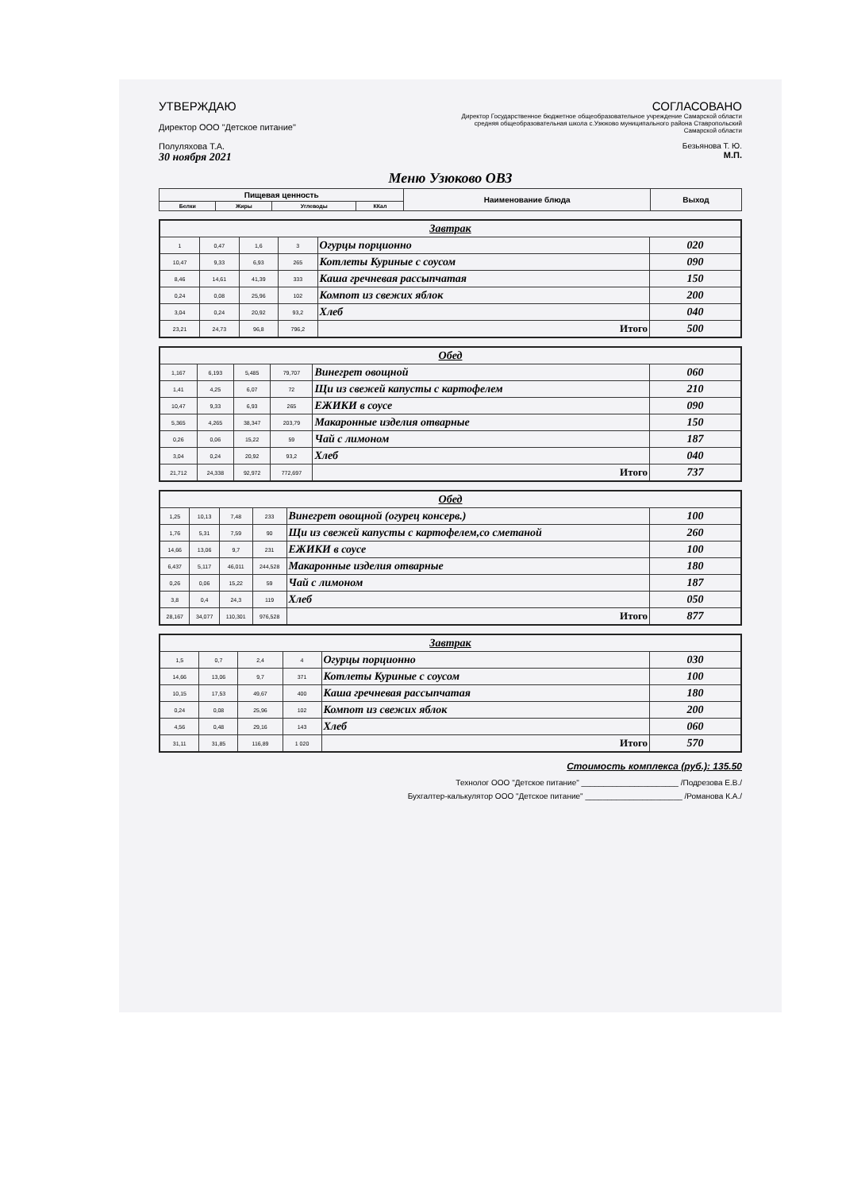УТВЕРЖДАЮ
Директор ООО "Детское питание"
Полуляхова Т.А.
30 ноября 2021
СОГЛАСОВАНО
Директор Государственное бюджетное общеобразовательное учреждение Самарской области средняя общеобразовательная школа с.Узюково муниципального района Ставропольский Самарской области
Безьянова Т. Ю.
М.П.
Меню Узюково ОВЗ
| Пищевая ценность | | | | Наименование блюда | Выход |
| --- | --- | --- | --- | --- | --- |
| Белки | Жиры | Углеводы | ККал | | |
| Завтрак | | | | | |
| 1 | 0,47 | 1,6 | 3 | Огурцы порционно | 020 |
| 10,47 | 9,33 | 6,93 | 265 | Котлеты Куриные с соусом | 090 |
| 8,46 | 14,61 | 41,39 | 333 | Каша гречневая рассыпчатая | 150 |
| 0,24 | 0,08 | 25,96 | 102 | Компот из свежих яблок | 200 |
| 3,04 | 0,24 | 20,92 | 93,2 | Хлеб | 040 |
| 23,21 | 24,73 | 96,8 | 796,2 | Итого | 500 |
| Обед | | | | | |
| 1,167 | 6,193 | 5,485 | 79,707 | Винегрет овощной | 060 |
| 1,41 | 4,25 | 6,07 | 72 | Щи из свежей капусты с картофелем | 210 |
| 10,47 | 9,33 | 6,93 | 265 | ЕЖИКИ в соусе | 090 |
| 5,365 | 4,265 | 38,347 | 203,79 | Макаронные изделия отварные | 150 |
| 0,26 | 0,06 | 15,22 | 59 | Чай с лимоном | 187 |
| 3,04 | 0,24 | 20,92 | 93,2 | Хлеб | 040 |
| 21,712 | 24,338 | 92,972 | 772,697 | Итого | 737 |
| Обед | | | | | |
| 1,25 | 10,13 | 7,48 | 233 | Винегрет овощной (огурец консерв.) | 100 |
| 1,76 | 5,31 | 7,59 | 90 | Щи из свежей капусты с картофелем,со сметаной | 260 |
| 14,66 | 13,06 | 9,7 | 231 | ЕЖИКИ в соусе | 100 |
| 6,437 | 5,117 | 46,011 | 244,528 | Макаронные изделия отварные | 180 |
| 0,26 | 0,06 | 15,22 | 59 | Чай с лимоном | 187 |
| 3,8 | 0,4 | 24,3 | 119 | Хлеб | 050 |
| 28,167 | 34,077 | 110,301 | 976,528 | Итого | 877 |
| Завтрак | | | | | |
| 1,5 | 0,7 | 2,4 | 4 | Огурцы порционно | 030 |
| 14,66 | 13,06 | 9,7 | 371 | Котлеты Куриные с соусом | 100 |
| 10,15 | 17,53 | 49,67 | 400 | Каша гречневая рассыпчатая | 180 |
| 0,24 | 0,08 | 25,96 | 102 | Компот из свежих яблок | 200 |
| 4,56 | 0,48 | 29,16 | 143 | Хлеб | 060 |
| 31,11 | 31,85 | 116,89 | 1 020 | Итого | 570 |
Стоимость комплекса (руб.): 135.50
Технолог ООО "Детское питание" ______________________ /Подрезова Е.В./
Бухгалтер-калькулятор ООО "Детское питание" ______________________ /Романова К.А./